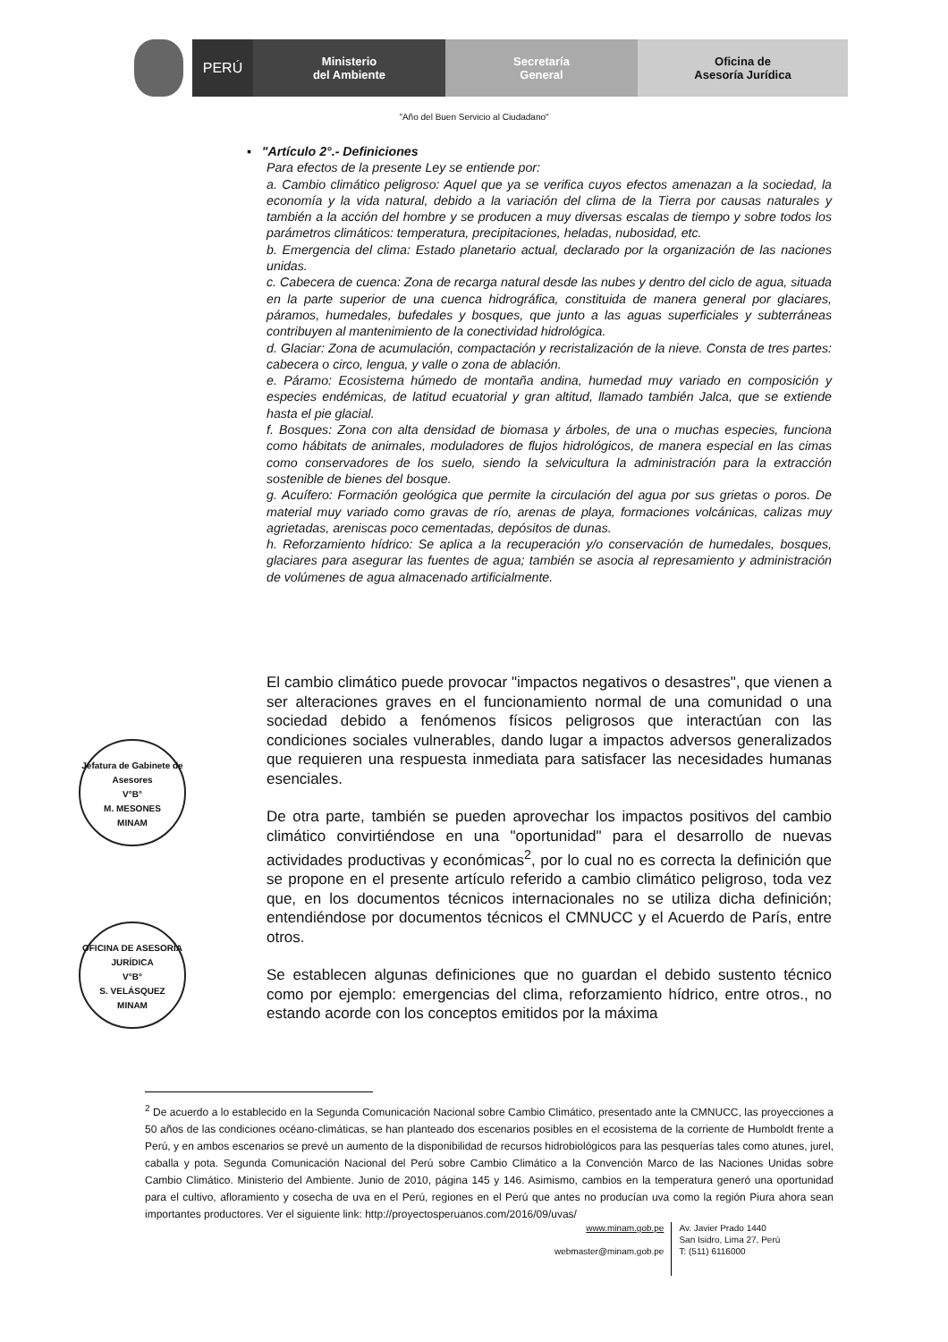PERÚ
Ministerio
del Ambiente
Secretaría
General
Oficina de
Asesoría Jurídica
"Año del Buen Servicio al Ciudadano"
▪ "Artículo 2°.- Definiciones
Para efectos de la presente Ley se entiende por:
a. Cambio climático peligroso: Aquel que ya se verifica cuyos efectos amenazan a la sociedad, la economía y la vida natural, debido a la variación del clima de la Tierra por causas naturales y también a la acción del hombre y se producen a muy diversas escalas de tiempo y sobre todos los parámetros climáticos: temperatura, precipitaciones, heladas, nubosidad, etc.
b. Emergencia del clima: Estado planetario actual, declarado por la organización de las naciones unidas.
c. Cabecera de cuenca: Zona de recarga natural desde las nubes y dentro del ciclo de agua, situada en la parte superior de una cuenca hidrográfica, constituida de manera general por glaciares, páramos, humedales, bufedales y bosques, que junto a las aguas superficiales y subterráneas contribuyen al mantenimiento de la conectividad hidrológica.
d. Glaciar: Zona de acumulación, compactación y recristalización de la nieve. Consta de tres partes: cabecera o circo, lengua, y valle o zona de ablación.
e. Páramo: Ecosistema húmedo de montaña andina, humedad muy variado en composición y especies endémicas, de latitud ecuatorial y gran altitud, llamado también Jalca, que se extiende hasta el pie glacial.
f. Bosques: Zona con alta densidad de biomasa y árboles, de una o muchas especies, funciona como hábitats de animales, moduladores de flujos hidrológicos, de manera especial en las cimas como conservadores de los suelo, siendo la selvicultura la administración para la extracción sostenible de bienes del bosque.
g. Acuífero: Formación geológica que permite la circulación del agua por sus grietas o poros. De material muy variado como gravas de río, arenas de playa, formaciones volcánicas, calizas muy agrietadas, areniscas poco cementadas, depósitos de dunas.
h. Reforzamiento hídrico: Se aplica a la recuperación y/o conservación de humedales, bosques, glaciares para asegurar las fuentes de agua; también se asocia al represamiento y administración de volúmenes de agua almacenado artificialmente.
Jefatura de Gabinete de Asesores
V°B°
M. MESONES
MINAM
OFICINA DE ASESORÍA JURÍDICA
V°B°
S. VELÁSQUEZ
MINAM
El cambio climático puede provocar "impactos negativos o desastres", que vienen a ser alteraciones graves en el funcionamiento normal de una comunidad o una sociedad debido a fenómenos físicos peligrosos que interactúan con las condiciones sociales vulnerables, dando lugar a impactos adversos generalizados que requieren una respuesta inmediata para satisfacer las necesidades humanas esenciales.
De otra parte, también se pueden aprovechar los impactos positivos del cambio climático convirtiéndose en una "oportunidad" para el desarrollo de nuevas actividades productivas y económicas<sup>2</sup>, por lo cual no es correcta la definición que se propone en el presente artículo referido a cambio climático peligroso, toda vez que, en los documentos técnicos internacionales no se utiliza dicha definición; entendiéndose por documentos técnicos el CMNUCC y el Acuerdo de París, entre otros.
Se establecen algunas definiciones que no guardan el debido sustento técnico como por ejemplo: emergencias del clima, reforzamiento hídrico, entre otros., no estando acorde con los conceptos emitidos por la máxima
<sup>2</sup> De acuerdo a lo establecido en la Segunda Comunicación Nacional sobre Cambio Climático, presentado ante la CMNUCC, las proyecciones a 50 años de las condiciones océano-climáticas, se han planteado dos escenarios posibles en el ecosistema de la corriente de Humboldt frente a Perú, y en ambos escenarios se prevé un aumento de la disponibilidad de recursos hidrobiológicos para las pesquerías tales como atunes, jurel, caballa y pota. Segunda Comunicación Nacional del Perú sobre Cambio Climático a la Convención Marco de las Naciones Unidas sobre Cambio Climático. Ministerio del Ambiente. Junio de 2010, página 145 y 146. Asimismo, cambios en la temperatura generó una oportunidad para el cultivo, afloramiento y cosecha de uva en el Perú, regiones en el Perú que antes no producían uva como la región Piura ahora sean importantes productores. Ver el siguiente link: http://proyectosperuanos.com/2016/09/uvas/
www.minam.gob.pe
webmaster@minam.gob.pe
Av. Javier Prado 1440
San Isidro, Lima 27, Perú
T: (511) 6116000